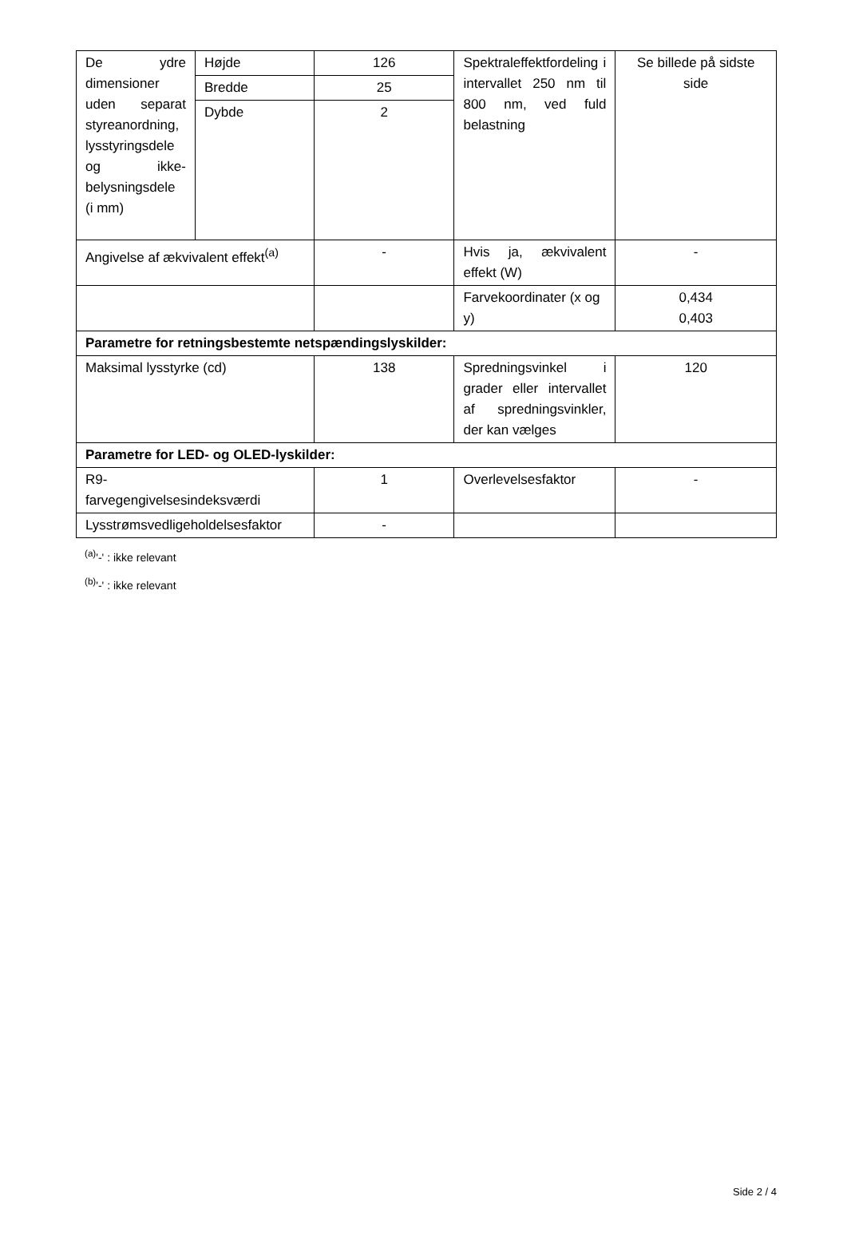| De ydre dimensioner uden separat styreanordning, lysstyringsdele og ikke-belysningsdele (i mm) | Højde | 126 | Spektraleffektfordeling i intervallet 250 nm til 800 nm, ved fuld belastning | Se billede på sidste side |
| | Bredde | 25 | | |
| | Dybde | 2 | | |
| Angivelse af ækvivalent effekt<sup>(a)</sup> | | - | Hvis ja, ækvivalent effekt (W) | - |
| | | | Farvekoordinater (x og y) | 0,434 0,403 |
| Parametre for retningsbestemte netspændingslyskilder: | | | | |
| Maksimal lysstyrke (cd) | | 138 | Spredningsvinkel i grader eller intervallet af spredningsvinkler, der kan vælges | 120 |
| Parametre for LED- og OLED-lyskilder: | | | | |
| R9- farvegengivelsesindeksværdi | | 1 | Overlevelsesfaktor | - |
| Lysstrømsvedligeholdelsesfaktor | | - | | |
<sup>(a)</sup> '-' : ikke relevant
<sup>(b)</sup> '-' : ikke relevant
Side 2 / 4